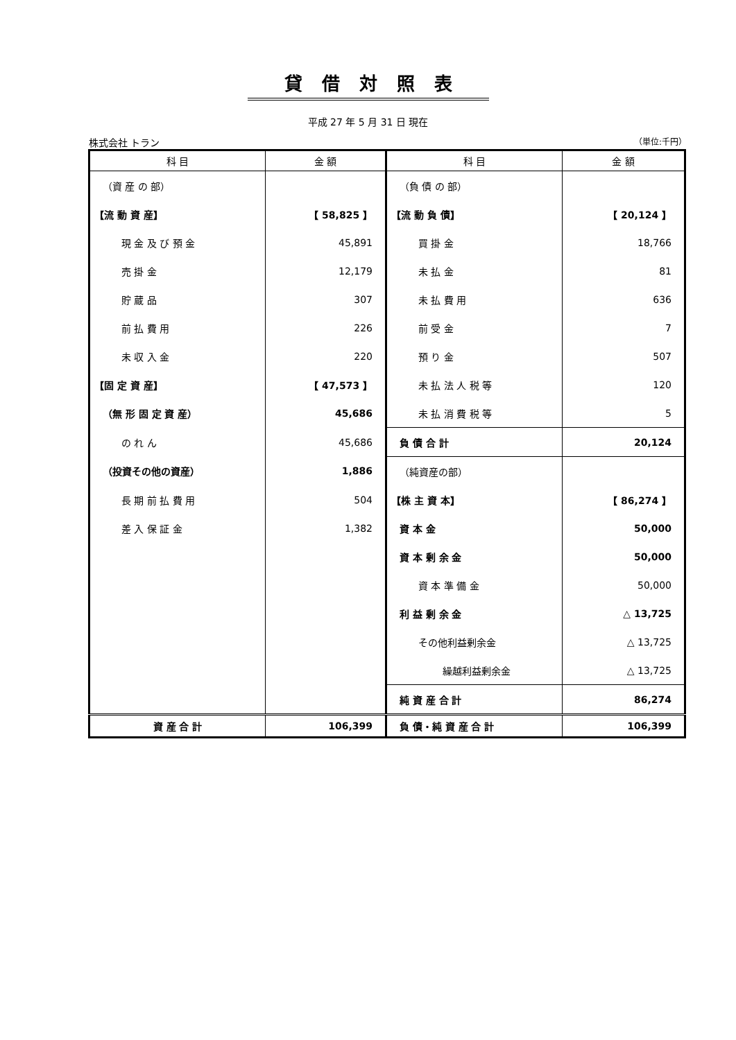貸借対照表
平成 27 年 5 月 31 日 現在
株式会社 トラン （単位:千円）
| 科 目 | 金 額 | 科 目 | 金 額 |
| --- | --- | --- | --- |
| （資 産 の 部） | | （負 債 の 部） | |
| 【流 動 資 産】 | 【 58,825 】 | 【流 動 負 債】 | 【 20,124 】 |
| 現 金 及 び 預 金 | 45,891 | 買 掛 金 | 18,766 |
| 売 掛 金 | 12,179 | 未 払 金 | 81 |
| 貯 蔵 品 | 307 | 未 払 費 用 | 636 |
| 前 払 費 用 | 226 | 前 受 金 | 7 |
| 未 収 入 金 | 220 | 預 り 金 | 507 |
| 【固 定 資 産】 | 【 47,573 】 | 未 払 法 人 税 等 | 120 |
| （無 形 固 定 資 産） | 45,686 | 未 払 消 費 税 等 | 5 |
| の れ ん | 45,686 | 負 債 合 計 | 20,124 |
| （投資その他の資産） | 1,886 | （純資産の部） | |
| 長 期 前 払 費 用 | 504 | 【株 主 資 本】 | 【 86,274 】 |
| 差 入 保 証 金 | 1,382 | 資 本 金 | 50,000 |
| | | 資 本 剰 余 金 | 50,000 |
| | | 資 本 準 備 金 | 50,000 |
| | | 利 益 剰 余 金 | △ 13,725 |
| | | その他利益剰余金 | △ 13,725 |
| | | 繰越利益剰余金 | △ 13,725 |
| | | 純 資 産 合 計 | 86,274 |
| 資 産 合 計 | 106,399 | 負 債・純 資 産 合 計 | 106,399 |